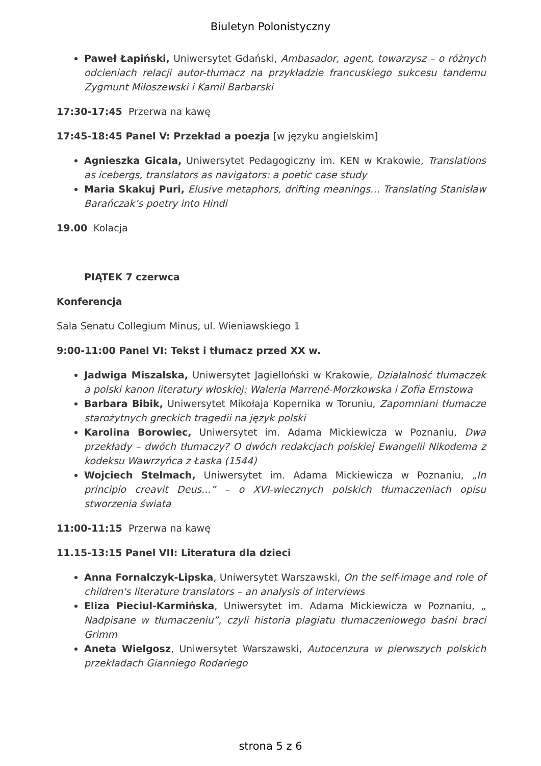Biuletyn Polonistyczny
Paweł Łapiński, Uniwersytet Gdański, Ambasador, agent, towarzysz – o różnych odcieniach relacji autor-tłumacz na przykładzie francuskiego sukcesu tandemu Zygmunt Miłoszewski i Kamil Barbarski
17:30-17:45 Przerwa na kawę
17:45-18:45 Panel V: Przekład a poezja [w języku angielskim]
Agnieszka Gicala, Uniwersytet Pedagogiczny im. KEN w Krakowie, Translations as icebergs, translators as navigators: a poetic case study
Maria Skakuj Puri, Elusive metaphors, drifting meanings… Translating Stanisław Barańczak’s poetry into Hindi
19.00 Kolacja
PIĄTEK 7 czerwca
Konferencja
Sala Senatu Collegium Minus, ul. Wieniawskiego 1
9:00-11:00 Panel VI: Tekst i tłumacz przed XX w.
Jadwiga Miszalska, Uniwersytet Jagielloński w Krakowie, Działalność tłumaczek a polski kanon literatury włoskiej: Waleria Marrené-Morzkowska i Zofia Ernstowa
Barbara Bibik, Uniwersytet Mikołaja Kopernika w Toruniu, Zapomniani tłumacze starożytnych greckich tragedii na język polski
Karolina Borowiec, Uniwersytet im. Adama Mickiewicza w Poznaniu, Dwa przekłady – dwóch tłumaczy? O dwóch redakcjach polskiej Ewangelii Nikodema z kodeksu Wawrzyńca z Łaska (1544)
Wojciech Stelmach, Uniwersytet im. Adama Mickiewicza w Poznaniu, „In principio creavit Deus...” – o XVI-wiecznych polskich tłumaczeniach opisu stworzenia świata
11:00-11:15 Przerwa na kawę
11.15-13:15 Panel VII: Literatura dla dzieci
Anna Fornalczyk-Lipska, Uniwersytet Warszawski, On the self-image and role of children's literature translators – an analysis of interviews
Eliza Pieciul-Karmińska, Uniwersytet im. Adama Mickiewicza w Poznaniu, „ Nadpisane w tłumaczeniu”, czyli historia plagiatu tłumaczeniowego baśni braci Grimm
Aneta Wielgosz, Uniwersytet Warszawski, Autocenzura w pierwszych polskich przekładach Gianniego Rodariego
strona 5 z 6